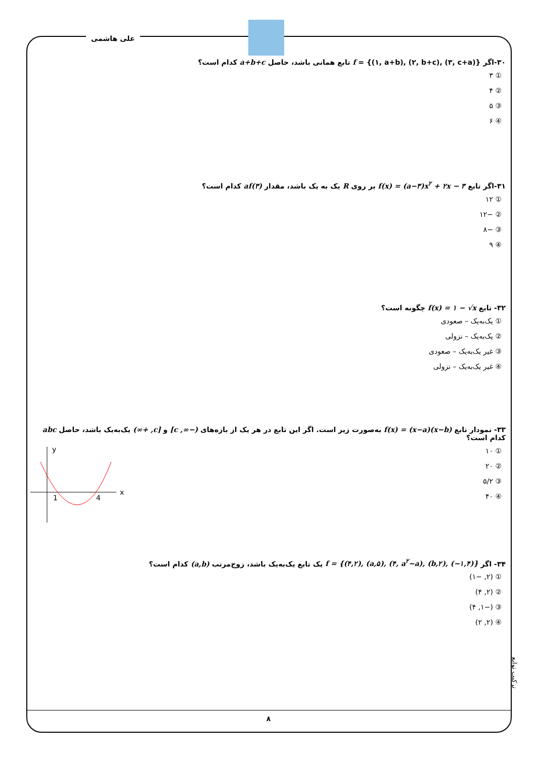علی هاشمی
۳۰-اگر f = {(۱, a+b), (۲, b+c), (۳, c+a)} تابع همانی باشد، حاصل a+b+c کدام است؟
① ۳
② ۴
③ ۵
④ ۶
۳۱-اگر تابع f(x) = (a−۳)x<sup>۲</sup> + ۲x − ۳ بر روی R یک به یک باشد، مقدار af(۳) کدام است؟
① ۱۲
② −۱۲
③ −۸
④ ۹
۳۲- تابع f(x) = ۱ − √x چگونه است؟
① یک‌به‌یک – صعودی
② یک‌به‌یک – نزولی
③ غیر یک‌به‌یک – صعودی
④ غیر یک‌به‌یک – نزولی
۳۳- نمودار تابع f(x) = (x−a)(x−b) به‌صورت زیر است. اگر این تابع در هر یک از بازه‌های (−∞, c] و [c, +∞) یک‌به‌یک باشد، حاصل abc کدام است؟
① ۱۰
② ۲۰
③ ۵/۲
④ ۴۰
x
y
1
4
۳۴- اگر f = {(۴,۲), (a,۵), (۴, a<sup>۲</sup>−a), (b,۲), (−۱,۴)} یک تابع یک‌به‌یک باشد، زوج‌مرتب (a,b) کدام است؟
① (۲, −۱)
② (۲, ۴)
③ (−۱, ۴)
④ (۲, ۲)
ترکیب توابع
۸